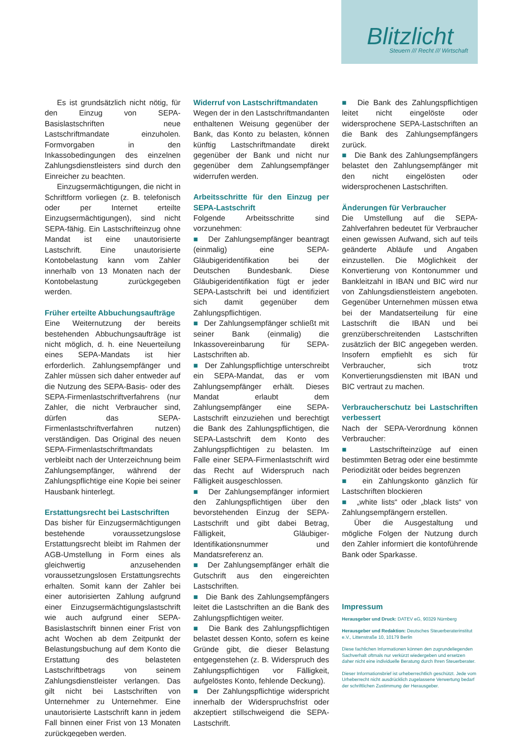Blitzlicht
Steuern /// Recht /// Wirtschaft
Es ist grundsätzlich nicht nötig, für den Einzug von SEPA-Basislastschriften neue Lastschriftmandate einzuholen. Formvorgaben in den Inkassobedingungen des einzelnen Zahlungsdienstleisters sind durch den Einreicher zu beachten.
Einzugsermächtigungen, die nicht in Schriftform vorliegen (z. B. telefonisch oder per Internet erteilte Einzugsermächtigungen), sind nicht SEPA-fähig. Ein Lastschrifteinzug ohne Mandat ist eine unautorisierte Lastschrift. Eine unautorisierte Kontobelastung kann vom Zahler innerhalb von 13 Monaten nach der Kontobelastung zurückgegeben werden.
Früher erteilte Abbuchungsaufträge
Eine Weiternutzung der bereits bestehenden Abbuchungsaufträge ist nicht möglich, d. h. eine Neuerteilung eines SEPA-Mandats ist hier erforderlich. Zahlungsempfänger und Zahler müssen sich daher entweder auf die Nutzung des SEPA-Basis- oder des SEPA-Firmenlastschriftverfahrens (nur Zahler, die nicht Verbraucher sind, dürfen das SEPA-Firmenlastschriftverfahren nutzen) verständigen. Das Original des neuen SEPA-Firmenlastschriftmandats verbleibt nach der Unterzeichnung beim Zahlungsempfänger, während der Zahlungspflichtige eine Kopie bei seiner Hausbank hinterlegt.
Erstattungsrecht bei Lastschriften
Das bisher für Einzugsermächtigungen bestehende voraussetzungslose Erstattungsrecht bleibt im Rahmen der AGB-Umstellung in Form eines als gleichwertig anzusehenden voraussetzungslosen Erstattungsrechts erhalten. Somit kann der Zahler bei einer autorisierten Zahlung aufgrund einer Einzugsermächtigungslastschrift wie auch aufgrund einer SEPA-Basislastschrift binnen einer Frist von acht Wochen ab dem Zeitpunkt der Belastungsbuchung auf dem Konto die Erstattung des belasteten Lastschriftbetrags von seinem Zahlungsdienstleister verlangen. Das gilt nicht bei Lastschriften von Unternehmer zu Unternehmer. Eine unautorisierte Lastschrift kann in jedem Fall binnen einer Frist von 13 Monaten zurückgegeben werden.
Widerruf von Lastschriftmandaten
Wegen der in den Lastschriftmandanten enthaltenen Weisung gegenüber der Bank, das Konto zu belasten, können künftig Lastschriftmandate direkt gegenüber der Bank und nicht nur gegenüber dem Zahlungsempfänger widerrufen werden.
Arbeitsschritte für den Einzug per SEPA-Lastschrift
Folgende Arbeitsschritte sind vorzunehmen:
■ Der Zahlungsempfänger beantragt (einmalig) eine SEPA-Gläubigeridentifikation bei der Deutschen Bundesbank. Diese Gläubigeridentifikation fügt er jeder SEPA-Lastschrift bei und identifiziert sich damit gegenüber dem Zahlungspflichtigen.
■ Der Zahlungsempfänger schließt mit seiner Bank (einmalig) die Inkassovereinbarung für SEPA-Lastschriften ab.
■ Der Zahlungspflichtige unterschreibt ein SEPA-Mandat, das er vom Zahlungsempfänger erhält. Dieses Mandat erlaubt dem Zahlungsempfänger eine SEPA-Lastschrift einzuziehen und berechtigt die Bank des Zahlungspflichtigen, die SEPA-Lastschrift dem Konto des Zahlungspflichtigen zu belasten. Im Falle einer SEPA-Firmenlastschrift wird das Recht auf Widerspruch nach Fälligkeit ausgeschlossen.
■ Der Zahlungsempfänger informiert den Zahlungspflichtigen über den bevorstehenden Einzug der SEPA-Lastschrift und gibt dabei Betrag, Fälligkeit, Gläubiger-Identifikationsnummer und Mandatsreferenz an.
■ Der Zahlungsempfänger erhält die Gutschrift aus den eingereichten Lastschriften.
■ Die Bank des Zahlungsempfängers leitet die Lastschriften an die Bank des Zahlungspflichtigen weiter.
■ Die Bank des Zahlungspflichtigen belastet dessen Konto, sofern es keine Gründe gibt, die dieser Belastung entgegenstehen (z. B. Widerspruch des Zahlungspflichtigen vor Fälligkeit, aufgelöstes Konto, fehlende Deckung).
■ Der Zahlungspflichtige widerspricht innerhalb der Widerspruchsfrist oder akzeptiert stillschweigend die SEPA-Lastschrift.
■ Die Bank des Zahlungspflichtigen leitet nicht eingelöste oder widersprochene SEPA-Lastschriften an die Bank des Zahlungsempfängers zurück.
■ Die Bank des Zahlungsempfängers belastet den Zahlungsempfänger mit den nicht eingelösten oder widersprochenen Lastschriften.
Änderungen für Verbraucher
Die Umstellung auf die SEPA-Zahlverfahren bedeutet für Verbraucher einen gewissen Aufwand, sich auf teils geänderte Abläufe und Angaben einzustellen. Die Möglichkeit der Konvertierung von Kontonummer und Bankleitzahl in IBAN und BIC wird nur von Zahlungsdienstleistern angeboten. Gegenüber Unternehmen müssen etwa bei der Mandatserteilung für eine Lastschrift die IBAN und bei grenzüberschreitenden Lastschriften zusätzlich der BIC angegeben werden. Insofern empfiehlt es sich für Verbraucher, sich trotz Konvertierungsdiensten mit IBAN und BIC vertraut zu machen.
Verbraucherschutz bei Lastschriften verbessert
Nach der SEPA-Verordnung können Verbraucher:
■ Lastschrifteinzüge auf einen bestimmten Betrag oder eine bestimmte Periodizität oder beides begrenzen
■ ein Zahlungskonto gänzlich für Lastschriften blockieren
■ „white lists“ oder „black lists“ von Zahlungsempfängern erstellen.
Über die Ausgestaltung und mögliche Folgen der Nutzung durch den Zahler informiert die kontoführende Bank oder Sparkasse.
Impressum
Herausgeber und Druck: DATEV eG, 90329 Nürnberg
Herausgeber und Redaktion: Deutsches Steuerberaterinstitut e.V., Littenstraße 10, 10179 Berlin
Diese fachlichen Informationen können den zugrundeliegenden Sachverhalt oftmals nur verkürzt wiedergeben und ersetzen daher nicht eine individuelle Beratung durch Ihren Steuerberater.
Dieser Informationsbrief ist urheberrechtlich geschützt. Jede vom Urheberrecht nicht ausdrücklich zugelassene Verwertung bedarf der schriftlichen Zustimmung der Herausgeber.